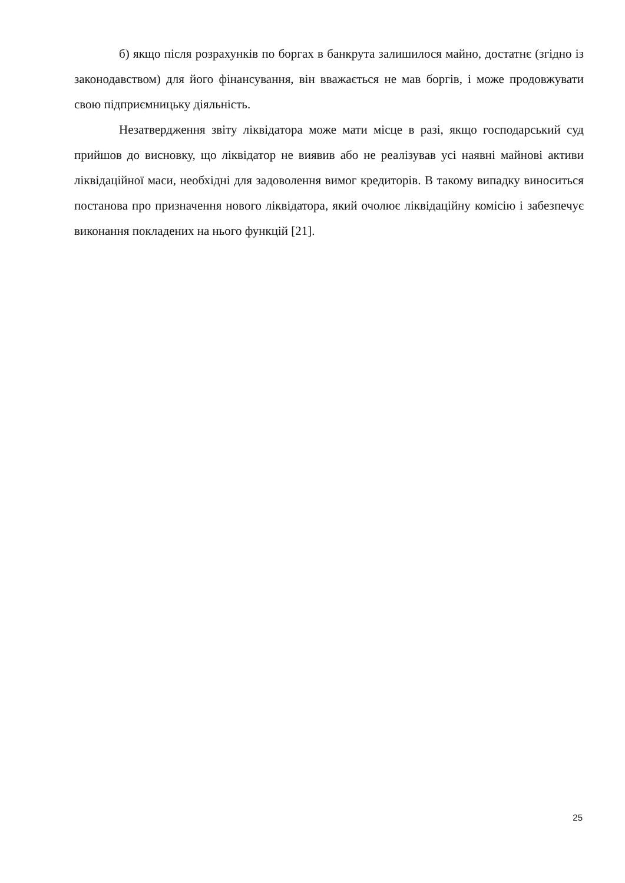б) якщо після розрахунків по боргах в банкрута залишилося майно, достатнє (згідно із законодавством) для його фінансування, він вважається не мав боргів, і може продовжувати свою підприємницьку діяльність.
Незатвердження звіту ліквідатора може мати місце в разі, якщо господарський суд прийшов до висновку, що ліквідатор не виявив або не реалізував усі наявні майнові активи ліквідаційної маси, необхідні для задоволення вимог кредиторів. В такому випадку виноситься постанова про призначення нового ліквідатора, який очолює ліквідаційну комісію і забезпечує виконання покладених на нього функцій [21].
25